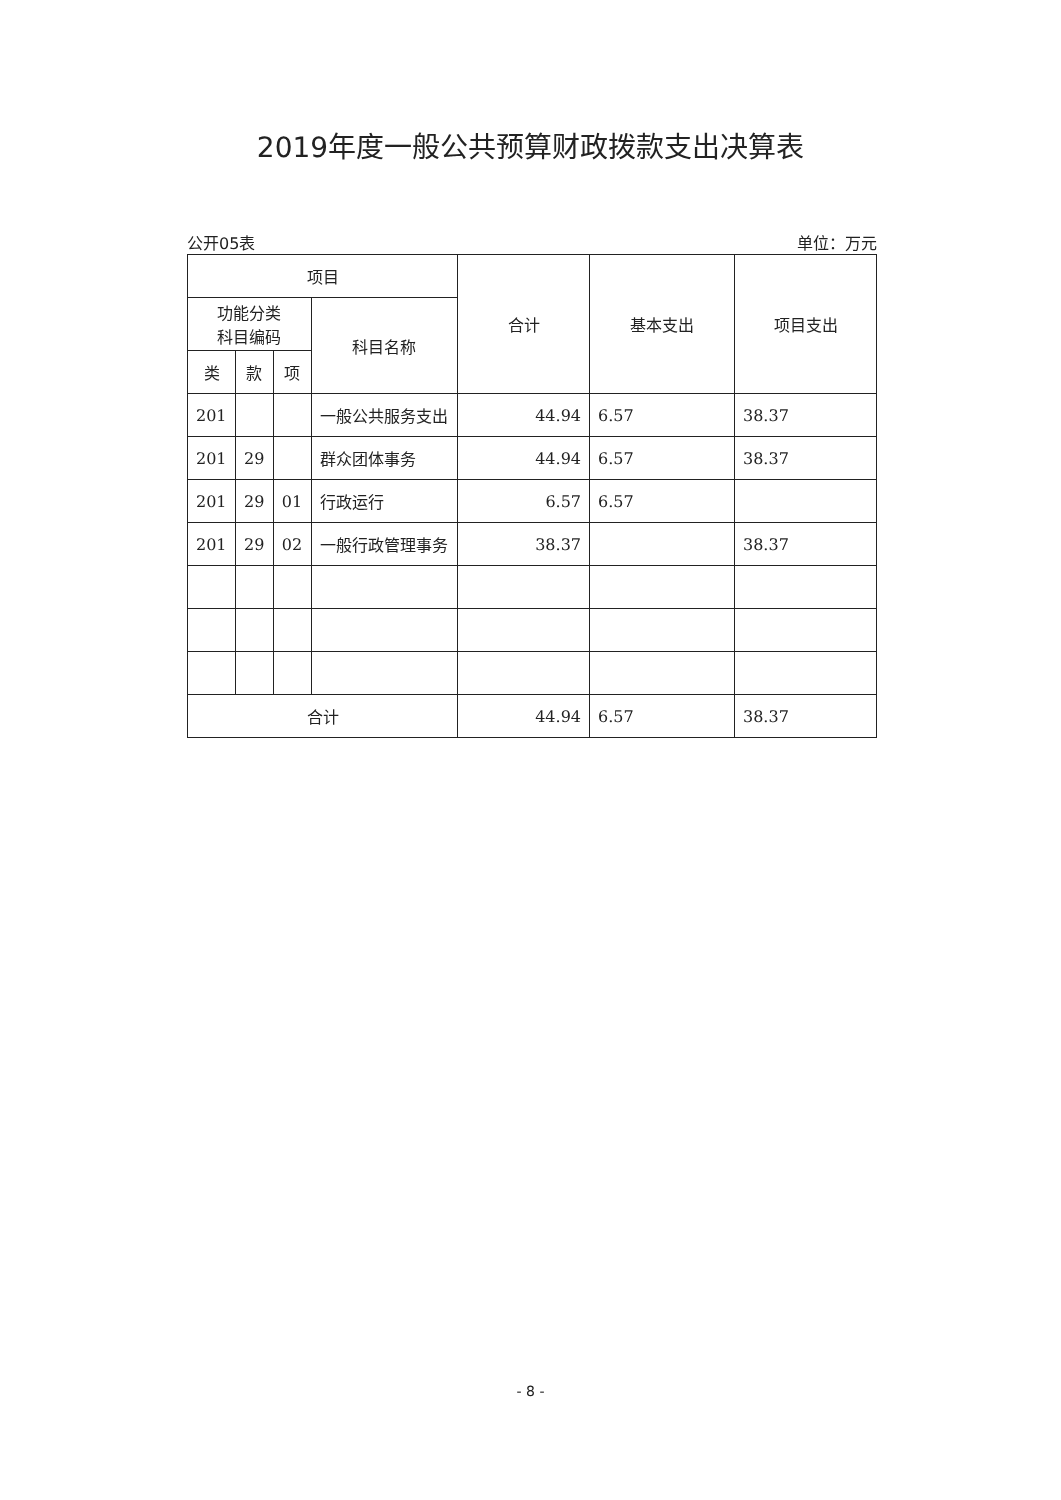2019年度一般公共预算财政拨款支出决算表
公开05表 单位：万元
| 项目 | | | | 合计 | 基本支出 | 项目支出 |
| --- | --- | --- | --- | --- | --- | --- |
| 功能分类 科目编码 | | | 科目名称 | | | |
| 类 | 款 | 项 | | | | |
| 201 | | | 一般公共服务支出 | 44.94 | 6.57 | 38.37 |
| 201 | 29 | | 群众团体事务 | 44.94 | 6.57 | 38.37 |
| 201 | 29 | 01 | 行政运行 | 6.57 | 6.57 | |
| 201 | 29 | 02 | 一般行政管理事务 | 38.37 | | 38.37 |
| 合计 | | | | 44.94 | 6.57 | 38.37 |
- 8 -